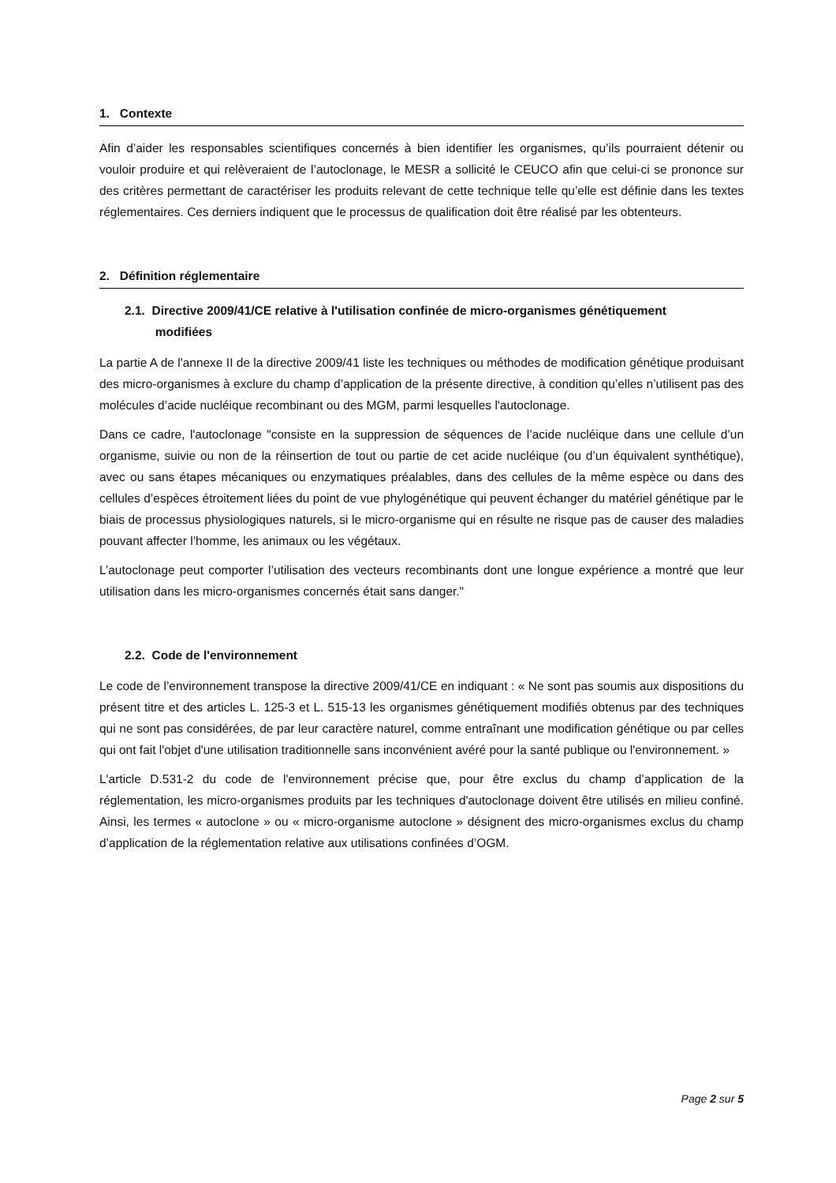1. Contexte
Afin d’aider les responsables scientifiques concernés à bien identifier les organismes, qu’ils pourraient détenir ou vouloir produire et qui relèveraient de l’autoclonage, le MESR a sollicité le CEUCO afin que celui-ci se prononce sur des critères permettant de caractériser les produits relevant de cette technique telle qu’elle est définie dans les textes réglementaires. Ces derniers indiquent que le processus de qualification doit être réalisé par les obtenteurs.
2. Définition réglementaire
2.1. Directive 2009/41/CE relative à l'utilisation confinée de micro-organismes génétiquement
modifiées
La partie A de l'annexe II de la directive 2009/41 liste les techniques ou méthodes de modification génétique produisant des micro-organismes à exclure du champ d’application de la présente directive, à condition qu’elles n’utilisent pas des molécules d’acide nucléique recombinant ou des MGM, parmi lesquelles l'autoclonage.
Dans ce cadre, l'autoclonage "consiste en la suppression de séquences de l’acide nucléique dans une cellule d’un organisme, suivie ou non de la réinsertion de tout ou partie de cet acide nucléique (ou d’un équivalent synthétique), avec ou sans étapes mécaniques ou enzymatiques préalables, dans des cellules de la même espèce ou dans des cellules d’espèces étroitement liées du point de vue phylogénétique qui peuvent échanger du matériel génétique par le biais de processus physiologiques naturels, si le micro-organisme qui en résulte ne risque pas de causer des maladies pouvant affecter l’homme, les animaux ou les végétaux.
L’autoclonage peut comporter l’utilisation des vecteurs recombinants dont une longue expérience a montré que leur utilisation dans les micro-organismes concernés était sans danger."
2.2. Code de l'environnement
Le code de l’environnement transpose la directive 2009/41/CE en indiquant : « Ne sont pas soumis aux dispositions du présent titre et des articles L. 125-3 et L. 515-13 les organismes génétiquement modifiés obtenus par des techniques qui ne sont pas considérées, de par leur caractère naturel, comme entraînant une modification génétique ou par celles qui ont fait l'objet d'une utilisation traditionnelle sans inconvénient avéré pour la santé publique ou l'environnement. »
L'article D.531-2 du code de l'environnement précise que, pour être exclus du champ d’application de la réglementation, les micro-organismes produits par les techniques d'autoclonage doivent être utilisés en milieu confiné. Ainsi, les termes « autoclone » ou « micro-organisme autoclone » désignent des micro-organismes exclus du champ d’application de la réglementation relative aux utilisations confinées d’OGM.
Page 2 sur 5